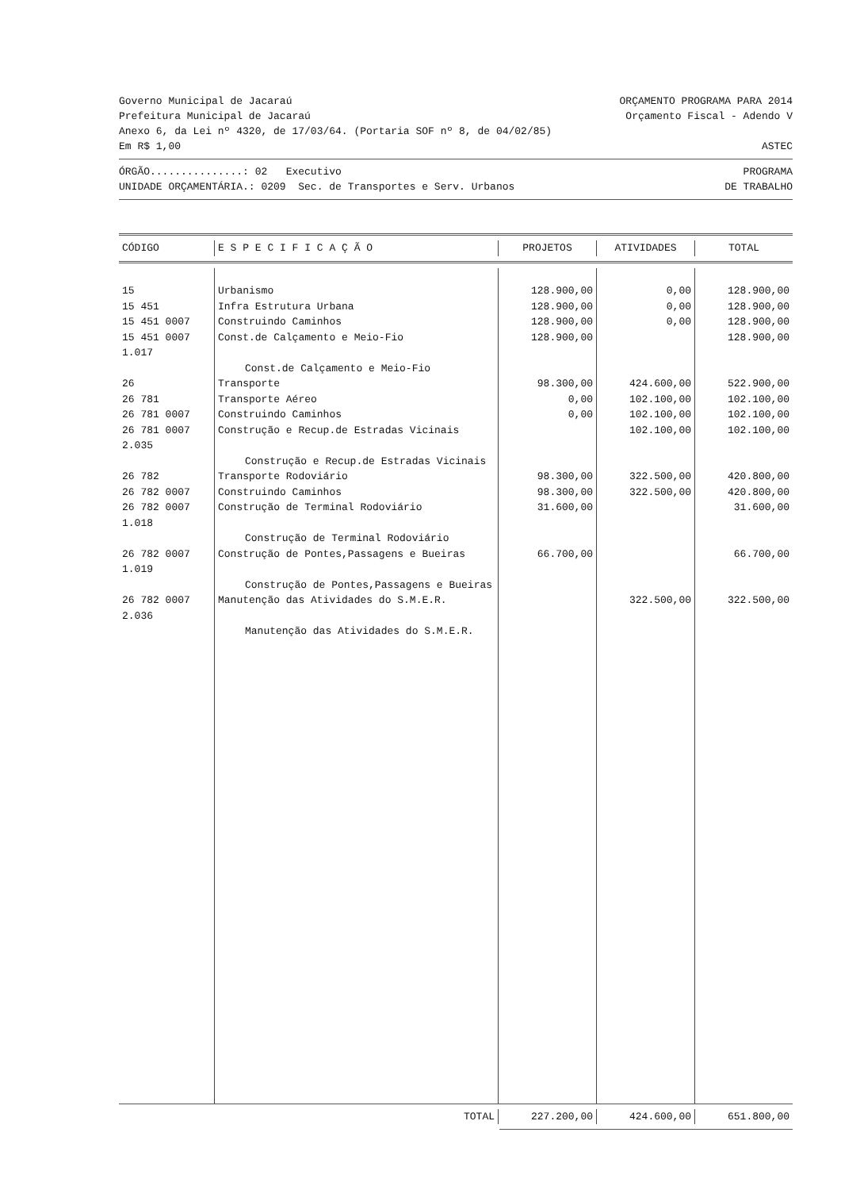Governo Municipal de Jacaraú ORÇAMENTO PROGRAMA PARA 2014
Prefeitura Municipal de Jacaraú Orçamento Fiscal - Adendo V
Anexo 6, da Lei nº 4320, de 17/03/64. (Portaria SOF nº 8, de 04/02/85)
Em R$ 1,00 ASTEC
ÓRGÃO...............: 02 Executivo PROGRAMA
UNIDADE ORÇAMENTÁRIA.: 0209 Sec. de Transportes e Serv. Urbanos DE TRABALHO
| CÓDIGO | E S P E C I F I C A Ç Ã O | PROJETOS | ATIVIDADES | TOTAL |
| --- | --- | --- | --- | --- |
| 15 | Urbanismo | 128.900,00 | 0,00 | 128.900,00 |
| 15 451 | Infra Estrutura Urbana | 128.900,00 | 0,00 | 128.900,00 |
| 15 451 0007 | Construindo Caminhos | 128.900,00 | 0,00 | 128.900,00 |
| 15 451 0007 1.017 | Const.de Calçamento e Meio-Fio | 128.900,00 | | 128.900,00 |
| | Const.de Calçamento e Meio-Fio | | | |
| 26 | Transporte | 98.300,00 | 424.600,00 | 522.900,00 |
| 26 781 | Transporte Aéreo | 0,00 | 102.100,00 | 102.100,00 |
| 26 781 0007 | Construindo Caminhos | 0,00 | 102.100,00 | 102.100,00 |
| 26 781 0007 2.035 | Construção e Recup.de Estradas Vicinais | | 102.100,00 | 102.100,00 |
| | Construção e Recup.de Estradas Vicinais | | | |
| 26 782 | Transporte Rodoviário | 98.300,00 | 322.500,00 | 420.800,00 |
| 26 782 0007 | Construindo Caminhos | 98.300,00 | 322.500,00 | 420.800,00 |
| 26 782 0007 1.018 | Construção de Terminal Rodoviário | 31.600,00 | | 31.600,00 |
| | Construção de Terminal Rodoviário | | | |
| 26 782 0007 1.019 | Construção de Pontes,Passagens e Bueiras | 66.700,00 | | 66.700,00 |
| | Construção de Pontes,Passagens e Bueiras | | | |
| 26 782 0007 2.036 | Manutenção das Atividades do S.M.E.R. | | 322.500,00 | 322.500,00 |
| | Manutenção das Atividades do S.M.E.R. | | | |
| TOTAL | 227.200,00 | 424.600,00 | 651.800,00 |